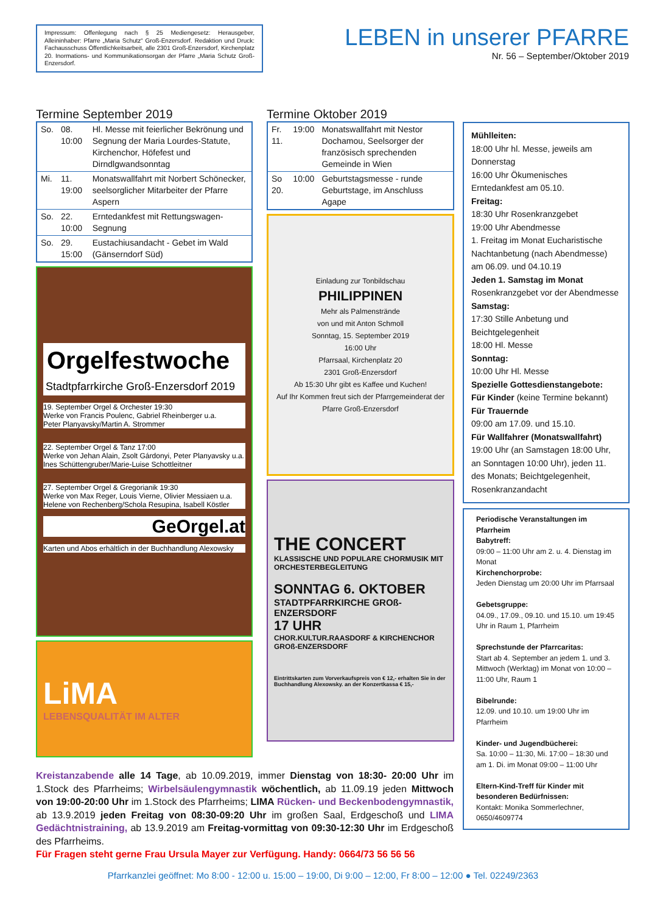Impressum: Offenlegung nach § 25 Mediengesetz: Herausgeber, Alleininhaber: Pfarre „Maria Schutz“ Groß-Enzersdorf. Redaktion und Druck: Fachausschuss Öffentlichkeitsarbeit, alle 2301 Groß-Enzersdorf, Kirchenplatz 20. Inormations- und Kommunikationsorgan der Pfarre „Maria Schutz Groß-Enzersdorf.
LEBEN in unserer PFARRE
Nr. 56 – September/Oktober 2019
Termine September 2019
| So. | 08. 10:00 | Hl. Messe mit feierlicher Bekrönung und Segnung der Maria Lourdes-Statute, Kirchenchor, Höfefest und Dirndlgwandsonntag |
| Mi. | 11. 19:00 | Monatswallfahrt mit Norbert Schönecker, seelsorglicher Mitarbeiter der Pfarre Aspern |
| So. | 22. 10:00 | Erntedankfest mit Rettungswagen-Segnung |
| So. | 29. 15:00 | Eustachiusandacht - Gebet im Wald (Gänserndorf Süd) |
Orgelfestwoche
Stadtpfarrkirche Groß-Enzersdorf 2019
19. September Orgel & Orchester 19:30
Werke von Francis Poulenc, Gabriel Rheinberger u.a.
Peter Planyavsky/Martin A. Strommer
22. September Orgel & Tanz 17:00
Werke von Jehan Alain, Zsolt Gárdonyi, Peter Planyavsky u.a.
Ines Schüttengruber/Marie-Luise Schottleitner
27. September Orgel & Gregorianik 19:30
Werke von Max Reger, Louis Vierne, Olivier Messiaen u.a.
Helene von Rechenberg/Schola Resupina, Isabell Köstler
GeOrgel.at
Karten und Abos erhältlich in der Buchhandlung Alexowsky
LiMA
LEBENSQUALITÄT IM ALTER
Termine Oktober 2019
| Fr. 11. | 19:00 | Monatswallfahrt mit Nestor Dochamou, Seelsorger der französisch sprechenden Gemeinde in Wien |
| So 20. | 10:00 | Geburtstagsmesse - runde Geburtstage, im Anschluss Agape |
Einladung zur Tonbildschau
PHILIPPINEN
Mehr als Palmenstrände
von und mit Anton Schmoll
Sonntag, 15. September 2019
16:00 Uhr
Pfarrsaal, Kirchenplatz 20
2301 Groß-Enzersdorf
Ab 15:30 Uhr gibt es Kaffee und Kuchen!
Auf Ihr Kommen freut sich der Pfarrgemeinderat der Pfarre Groß-Enzersdorf
THE CONCERT
KLASSISCHE UND POPULARE CHORMUSIK MIT ORCHESTERBEGLEITUNG
SONNTAG 6. OKTOBER
STADTPFARRKIRCHE GROß-ENZERSDORF
17 UHR
CHOR.KULTUR.RAASDORF & KIRCHENCHOR GROß-ENZERSDORF
Eintrittskarten zum Vorverkaufspreis von € 12,- erhalten Sie in der Buchhandlung Alexowsky. an der Konzertkassa € 15,-
Mühlleiten:
18:00 Uhr hl. Messe, jeweils am Donnerstag
16:00 Uhr Ökumenisches Erntedankfest am 05.10.
Freitag:
18:30 Uhr Rosenkranzgebet
19:00 Uhr Abendmesse
1. Freitag im Monat Eucharistische Nachtanbetung (nach Abendmesse) am 06.09. und 04.10.19
Jeden 1. Samstag im Monat
Rosenkranzgebet vor der Abendmesse
Samstag:
17:30 Stille Anbetung und Beichtgelegenheit
18:00 Hl. Messe
Sonntag:
10:00 Uhr Hl. Messe
Spezielle Gottesdienstangebote:
Für Kinder (keine Termine bekannt)
Für Trauernde
09:00 am 17.09. und 15.10.
Für Wallfahrer (Monatswallfahrt)
19:00 Uhr (an Samstagen 18:00 Uhr, an Sonntagen 10:00 Uhr), jeden 11. des Monats; Beichtgelegenheit, Rosenkranzandacht
Periodische Veranstaltungen im Pfarrheim
Babytreff:
09:00 – 11:00 Uhr am 2. u. 4. Dienstag im Monat
Kirchenchorprobe:
Jeden Dienstag um 20:00 Uhr im Pfarrsaal
Gebetsgruppe:
04.09., 17.09., 09.10. und 15.10. um 19:45 Uhr in Raum 1, Pfarrheim
Sprechstunde der Pfarrcaritas:
Start ab 4. September an jedem 1. und 3. Mittwoch (Werktag) im Monat von 10:00 – 11:00 Uhr, Raum 1
Bibelrunde:
12.09. und 10.10. um 19:00 Uhr im Pfarrheim
Kinder- und Jugendbücherei:
Sa. 10:00 – 11:30, Mi. 17:00 – 18:30 und am 1. Di. im Monat 09:00 – 11:00 Uhr
Eltern-Kind-Treff für Kinder mit besonderen Bedürfnissen:
Kontakt: Monika Sommerlechner, 0650/4609774
Kreistanzabende alle 14 Tage, ab 10.09.2019, immer Dienstag von 18:30- 20:00 Uhr im 1.Stock des Pfarrheims; Wirbelsäulengymnastik wöchentlich, ab 11.09.19 jeden Mittwoch von 19:00-20:00 Uhr im 1.Stock des Pfarrheims; LIMA Rücken- und Beckenbodengymnastik, ab 13.9.2019 jeden Freitag von 08:30-09:20 Uhr im großen Saal, Erdgeschoß und LIMA Gedächtnistraining, ab 13.9.2019 am Freitag-vormittag von 09:30-12:30 Uhr im Erdgeschoß des Pfarrheims.
Für Fragen steht gerne Frau Ursula Mayer zur Verfügung. Handy: 0664/73 56 56 56
Pfarrkanzlei geöffnet: Mo 8:00 - 12:00 u. 15:00 – 19:00, Di 9:00 – 12:00, Fr 8:00 – 12:00 ● Tel. 02249/2363